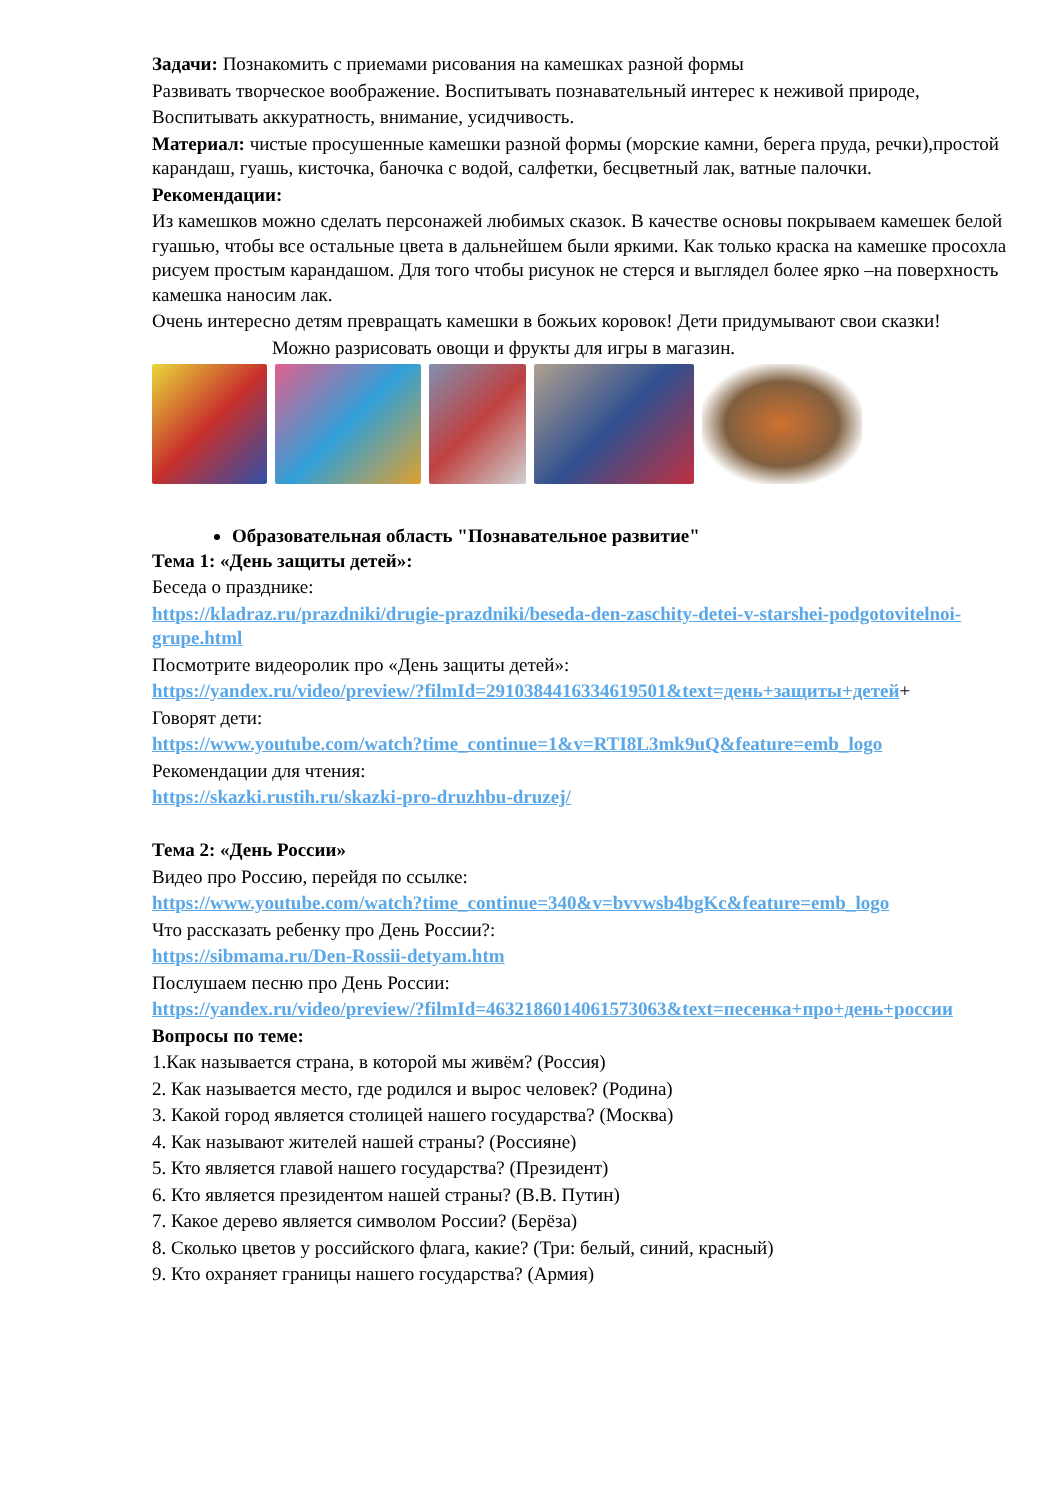Задачи: Познакомить с приемами рисования на камешках разной формы
Развивать творческое воображение. Воспитывать познавательный интерес к неживой природе,
Воспитывать аккуратность, внимание, усидчивость.
Материал: чистые просушенные камешки разной формы (морские камни, берега пруда, речки),простой карандаш, гуашь, кисточка, баночка с водой, салфетки, бесцветный лак, ватные палочки.
Рекомендации:
Из камешков можно сделать персонажей любимых сказок. В качестве основы покрываем камешек белой гуашью, чтобы все остальные цвета в дальнейшем были яркими. Как только краска на камешке просохла рисуем простым карандашом. Для того чтобы рисунок не стерся и выглядел более ярко –на поверхность камешка наносим лак.
Очень интересно детям превращать камешки в божьих коровок! Дети придумывают свои сказки!
Можно разрисовать овощи и фрукты для игры в магазин.
Образовательная область "Познавательное развитие"
Тема 1: «День защиты детей»:
Беседа о празднике:
https://kladraz.ru/prazdniki/drugie-prazdniki/beseda-den-zaschity-detei-v-starshei-podgotovitelnoi-grupe.html
Посмотрите видеоролик про «День защиты детей»:
https://yandex.ru/video/preview/?filmId=2910384416334619501&text=день+защиты+детей+
Говорят дети:
https://www.youtube.com/watch?time_continue=1&v=RTI8L3mk9uQ&feature=emb_logo
Рекомендации для чтения:
https://skazki.rustih.ru/skazki-pro-druzhbu-druzej/
Тема 2: «День России»
Видео про Россию, перейдя по ссылке:
https://www.youtube.com/watch?time_continue=340&v=bvvwsb4bgKc&feature=emb_logo
Что рассказать ребенку про День России?:
https://sibmama.ru/Den-Rossii-detyam.htm
Послушаем песню про День России:
https://yandex.ru/video/preview/?filmId=4632186014061573063&text=песенка+про+день+россии
Вопросы по теме:
1.Как называется страна, в которой мы живём? (Россия)
2. Как называется место, где родился и вырос человек? (Родина)
3. Какой город является столицей нашего государства? (Москва)
4. Как называют жителей нашей страны? (Россияне)
5. Кто является главой нашего государства? (Президент)
6. Кто является президентом нашей страны? (В.В. Путин)
7. Какое дерево является символом России? (Берёза)
8. Сколько цветов у российского флага, какие? (Три: белый, синий, красный)
9. Кто охраняет границы нашего государства? (Армия)